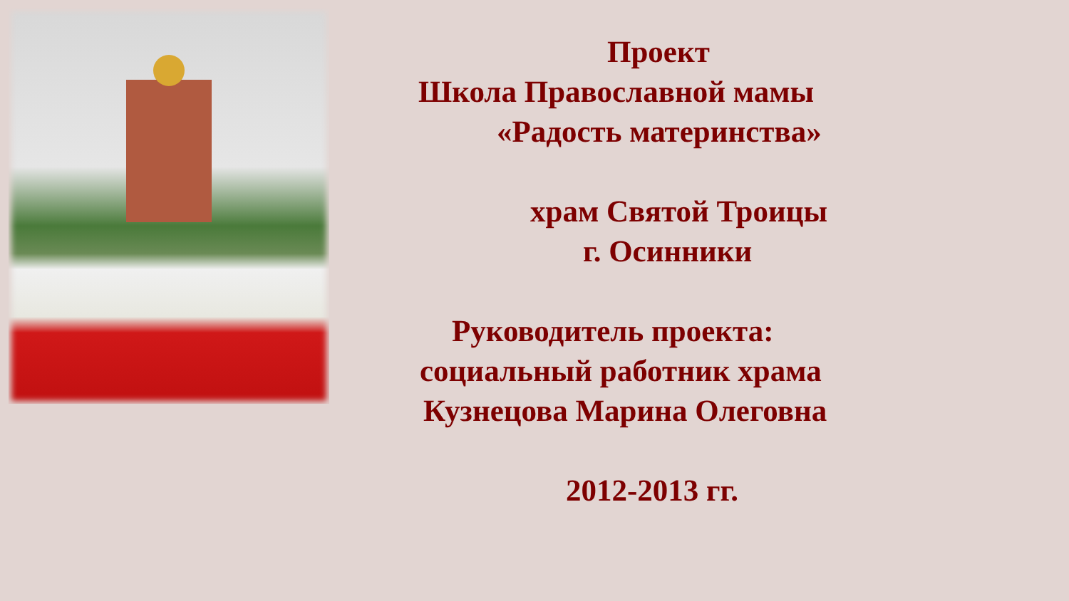Проект
Школа Православной мамы
«Радость материнства»
храм Святой Троицы
г. Осинники
Руководитель проекта:
социальный работник храма
Кузнецова Марина Олеговна
2012-2013 гг.